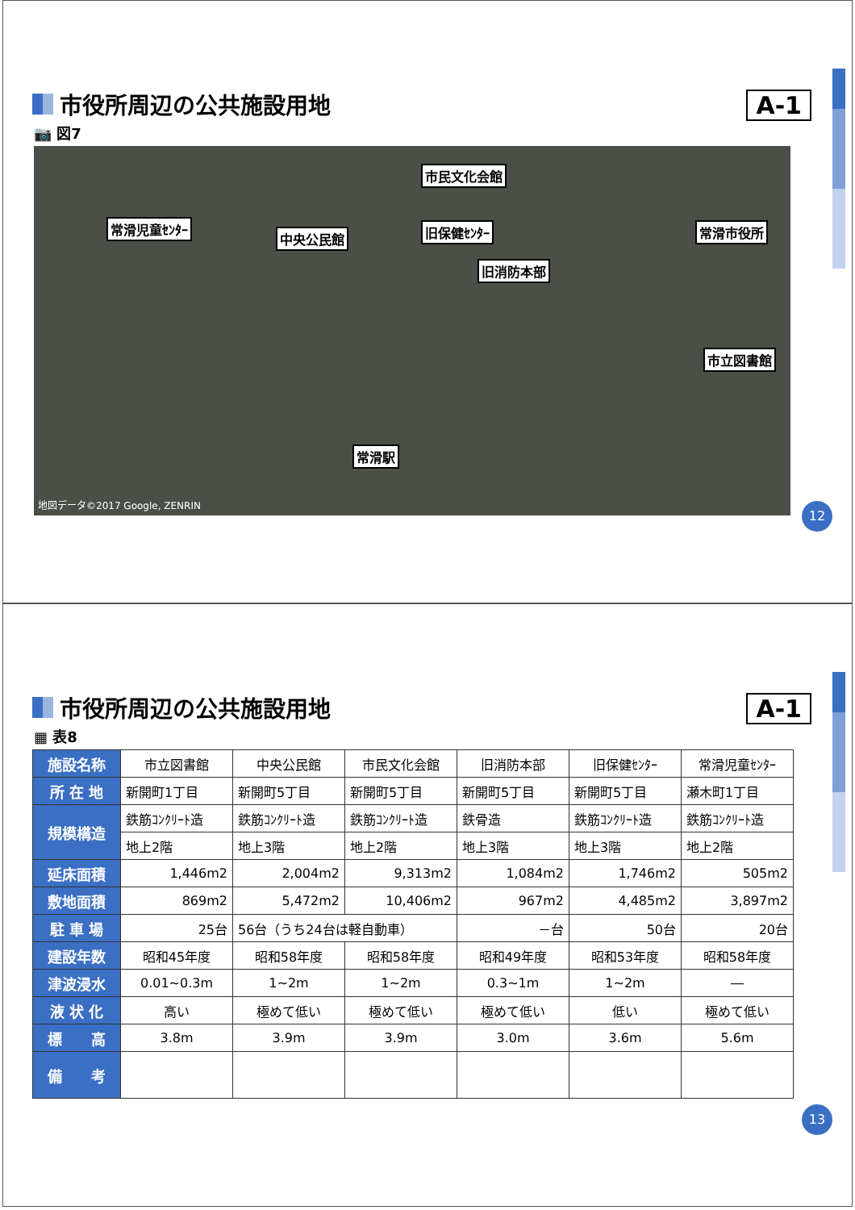市役所周辺の公共施設用地 A-1
📷 図7
市民文化会館
常滑児童ｾﾝﾀｰ
中央公民館 旧保健ｾﾝﾀｰ 常滑市役所
旧消防本部
市立図書館
常滑駅
地図データ©2017 Google, ZENRIN
12
市役所周辺の公共施設用地 A-1
▦ 表8
| 施設名称 | 市立図書館 | 中央公民館 | 市民文化会館 | 旧消防本部 | 旧保健ｾﾝﾀｰ | 常滑児童ｾﾝﾀｰ |
| 所 在 地 | 新開町1丁目 | 新開町5丁目 | 新開町5丁目 | 新開町5丁目 | 新開町5丁目 | 瀬木町1丁目 |
| 規模構造 | 鉄筋ｺﾝｸﾘｰﾄ造 | 鉄筋ｺﾝｸﾘｰﾄ造 | 鉄筋ｺﾝｸﾘｰﾄ造 | 鉄骨造 | 鉄筋ｺﾝｸﾘｰﾄ造 | 鉄筋ｺﾝｸﾘｰﾄ造 |
| | 地上2階 | 地上3階 | 地上2階 | 地上3階 | 地上3階 | 地上2階 |
| 延床面積 | 1,446m2 | 2,004m2 | 9,313m2 | 1,084m2 | 1,746m2 | 505m2 |
| 敷地面積 | 869m2 | 5,472m2 | 10,406m2 | 967m2 | 4,485m2 | 3,897m2 |
| 駐 車 場 | 25台 | 56台（うち24台は軽自動車） | | －台 | 50台 | 20台 |
| 建設年数 | 昭和45年度 | 昭和58年度 | 昭和58年度 | 昭和49年度 | 昭和53年度 | 昭和58年度 |
| 津波浸水 | 0.01~0.3m | 1~2m | 1~2m | 0.3~1m | 1~2m | ― |
| 液 状 化 | 高い | 極めて低い | 極めて低い | 極めて低い | 低い | 極めて低い |
| 標 高 | 3.8m | 3.9m | 3.9m | 3.0m | 3.6m | 5.6m |
| 備 考 | | | | | | |
13